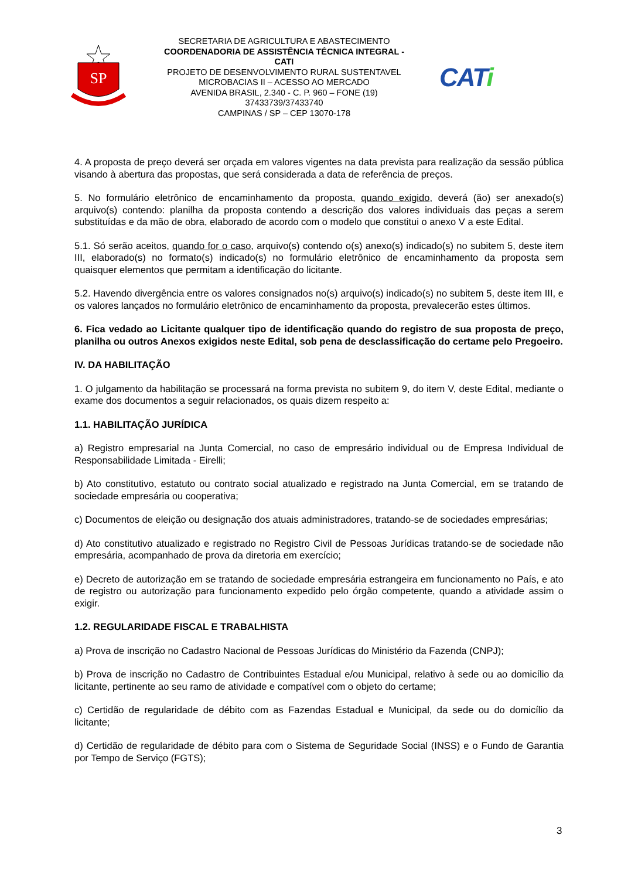SP
SECRETARIA DE AGRICULTURA E ABASTECIMENTO
COORDENADORIA DE ASSISTÊNCIA TÉCNICA INTEGRAL - CATI
PROJETO DE DESENVOLVIMENTO RURAL SUSTENTAVEL
MICROBACIAS II – ACESSO AO MERCADO
AVENIDA BRASIL, 2.340 - C. P. 960 – FONE (19) 37433739/37433740
CAMPINAS / SP – CEP 13070-178
CATi
4. A proposta de preço deverá ser orçada em valores vigentes na data prevista para realização da sessão pública visando à abertura das propostas, que será considerada a data de referência de preços.
5. No formulário eletrônico de encaminhamento da proposta, quando exigido, deverá (ão) ser anexado(s) arquivo(s) contendo: planilha da proposta contendo a descrição dos valores individuais das peças a serem substituídas e da mão de obra, elaborado de acordo com o modelo que constitui o anexo V a este Edital.
5.1. Só serão aceitos, quando for o caso, arquivo(s) contendo o(s) anexo(s) indicado(s) no subitem 5, deste item III, elaborado(s) no formato(s) indicado(s) no formulário eletrônico de encaminhamento da proposta sem quaisquer elementos que permitam a identificação do licitante.
5.2. Havendo divergência entre os valores consignados no(s) arquivo(s) indicado(s) no subitem 5, deste item III, e os valores lançados no formulário eletrônico de encaminhamento da proposta, prevalecerão estes últimos.
6. Fica vedado ao Licitante qualquer tipo de identificação quando do registro de sua proposta de preço, planilha ou outros Anexos exigidos neste Edital, sob pena de desclassificação do certame pelo Pregoeiro.
IV. DA HABILITAÇÃO
1. O julgamento da habilitação se processará na forma prevista no subitem 9, do item V, deste Edital, mediante o exame dos documentos a seguir relacionados, os quais dizem respeito a:
1.1. HABILITAÇÃO JURÍDICA
a) Registro empresarial na Junta Comercial, no caso de empresário individual ou de Empresa Individual de Responsabilidade Limitada - Eirelli;
b) Ato constitutivo, estatuto ou contrato social atualizado e registrado na Junta Comercial, em se tratando de sociedade empresária ou cooperativa;
c) Documentos de eleição ou designação dos atuais administradores, tratando-se de sociedades empresárias;
d) Ato constitutivo atualizado e registrado no Registro Civil de Pessoas Jurídicas tratando-se de sociedade não empresária, acompanhado de prova da diretoria em exercício;
e) Decreto de autorização em se tratando de sociedade empresária estrangeira em funcionamento no País, e ato de registro ou autorização para funcionamento expedido pelo órgão competente, quando a atividade assim o exigir.
1.2. REGULARIDADE FISCAL E TRABALHISTA
a) Prova de inscrição no Cadastro Nacional de Pessoas Jurídicas do Ministério da Fazenda (CNPJ);
b) Prova de inscrição no Cadastro de Contribuintes Estadual e/ou Municipal, relativo à sede ou ao domicílio da licitante, pertinente ao seu ramo de atividade e compatível com o objeto do certame;
c) Certidão de regularidade de débito com as Fazendas Estadual e Municipal, da sede ou do domicílio da licitante;
d) Certidão de regularidade de débito para com o Sistema de Seguridade Social (INSS) e o Fundo de Garantia por Tempo de Serviço (FGTS);
3